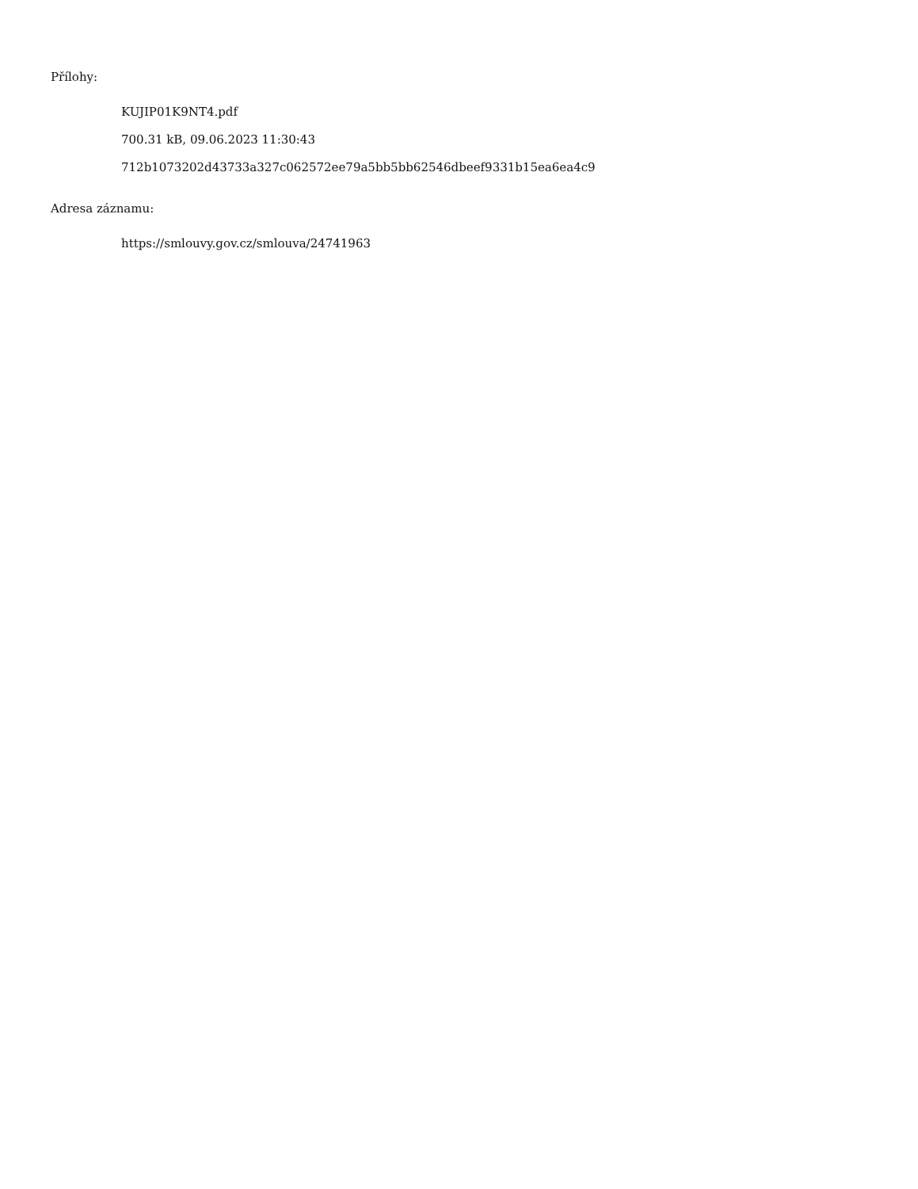Přílohy:
KUJIP01K9NT4.pdf
700.31 kB, 09.06.2023 11:30:43
712b1073202d43733a327c062572ee79a5bb5bb62546dbeef9331b15ea6ea4c9
Adresa záznamu:
https://smlouvy.gov.cz/smlouva/24741963